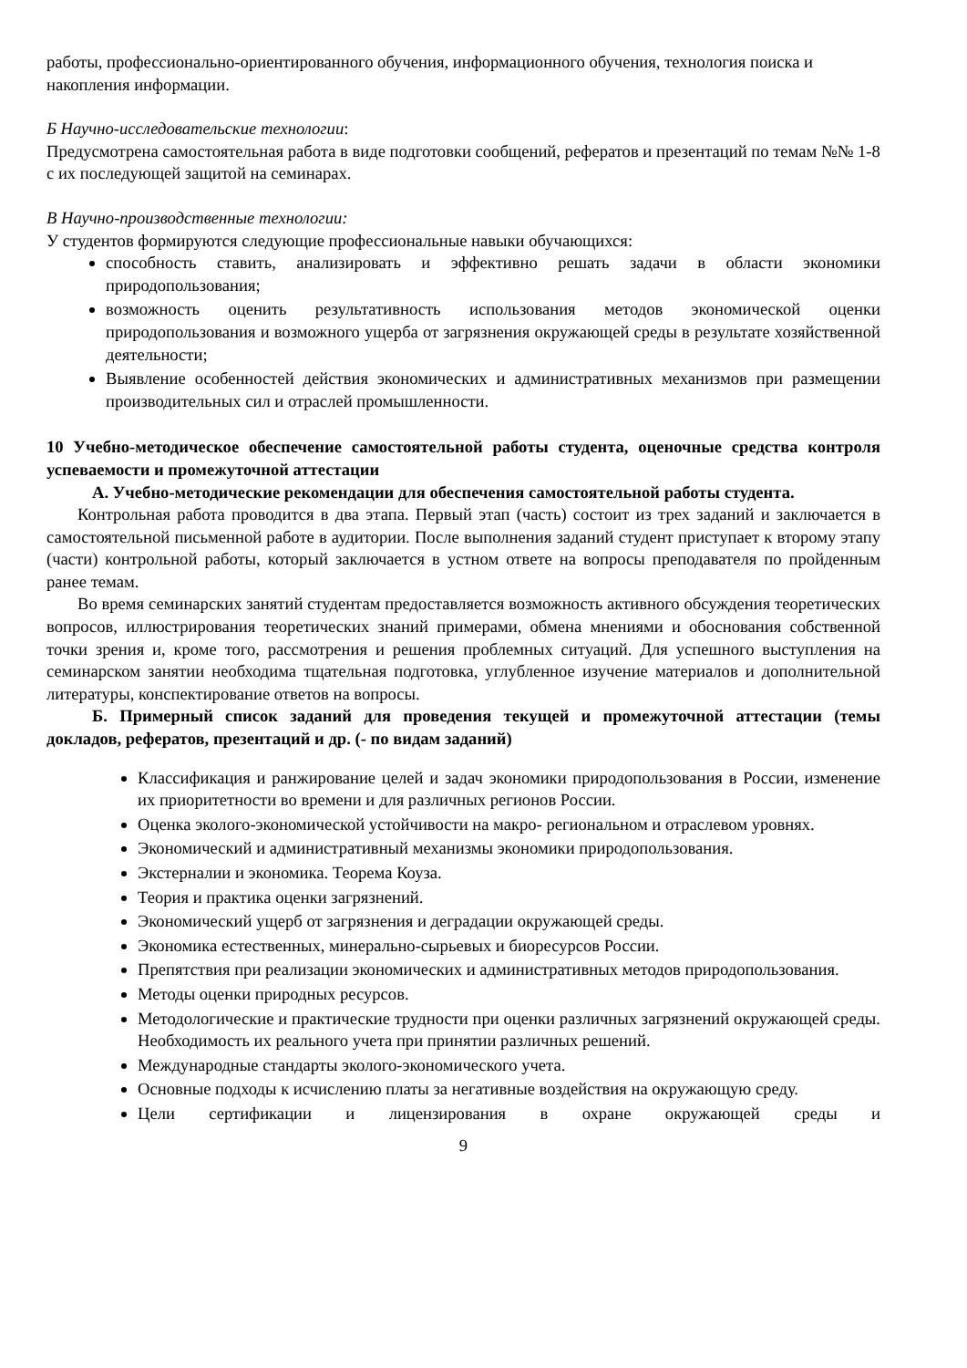работы, профессионально-ориентированного обучения, информационного обучения, технология поиска и накопления информации.
Б Научно-исследовательские технологии:
Предусмотрена самостоятельная работа в виде подготовки сообщений, рефератов и презентаций по темам №№ 1-8 с их последующей защитой на семинарах.
В Научно-производственные технологии:
У студентов формируются следующие профессиональные навыки обучающихся:
способность ставить, анализировать и эффективно решать задачи в области экономики природопользования;
возможность оценить результативность использования методов экономической оценки природопользования и возможного ущерба от загрязнения окружающей среды в результате хозяйственной деятельности;
Выявление особенностей действия экономических и административных механизмов при размещении производительных сил и отраслей промышленности.
10 Учебно-методическое обеспечение самостоятельной работы студента, оценочные средства контроля успеваемости и промежуточной аттестации
А. Учебно-методические рекомендации для обеспечения самостоятельной работы студента.
Контрольная работа проводится в два этапа. Первый этап (часть) состоит из трех заданий и заключается в самостоятельной письменной работе в аудитории. После выполнения заданий студент приступает к второму этапу (части) контрольной работы, который заключается в устном ответе на вопросы преподавателя по пройденным ранее темам.
Во время семинарских занятий студентам предоставляется возможность активного обсуждения теоретических вопросов, иллюстрирования теоретических знаний примерами, обмена мнениями и обоснования собственной точки зрения и, кроме того, рассмотрения и решения проблемных ситуаций. Для успешного выступления на семинарском занятии необходима тщательная подготовка, углубленное изучение материалов и дополнительной литературы, конспектирование ответов на вопросы.
Б. Примерный список заданий для проведения текущей и промежуточной аттестации (темы докладов, рефератов, презентаций и др. (- по видам заданий)
Классификация и ранжирование целей и задач экономики природопользования в России, изменение их приоритетности во времени и для различных регионов России.
Оценка эколого-экономической устойчивости на макро- региональном и отраслевом уровнях.
Экономический и административный механизмы экономики природопользования.
Экстерналии и экономика. Теорема Коуза.
Теория и практика оценки загрязнений.
Экономический ущерб от загрязнения и деградации окружающей среды.
Экономика естественных, минерально-сырьевых и биоресурсов России.
Препятствия при реализации экономических и административных методов природопользования.
Методы оценки природных ресурсов.
Методологические и практические трудности при оценки различных загрязнений окружающей среды. Необходимость их реального учета при принятии различных решений.
Международные стандарты эколого-экономического учета.
Основные подходы к исчислению платы за негативные воздействия на окружающую среду.
Цели сертификации и лицензирования в охране окружающей среды и
9